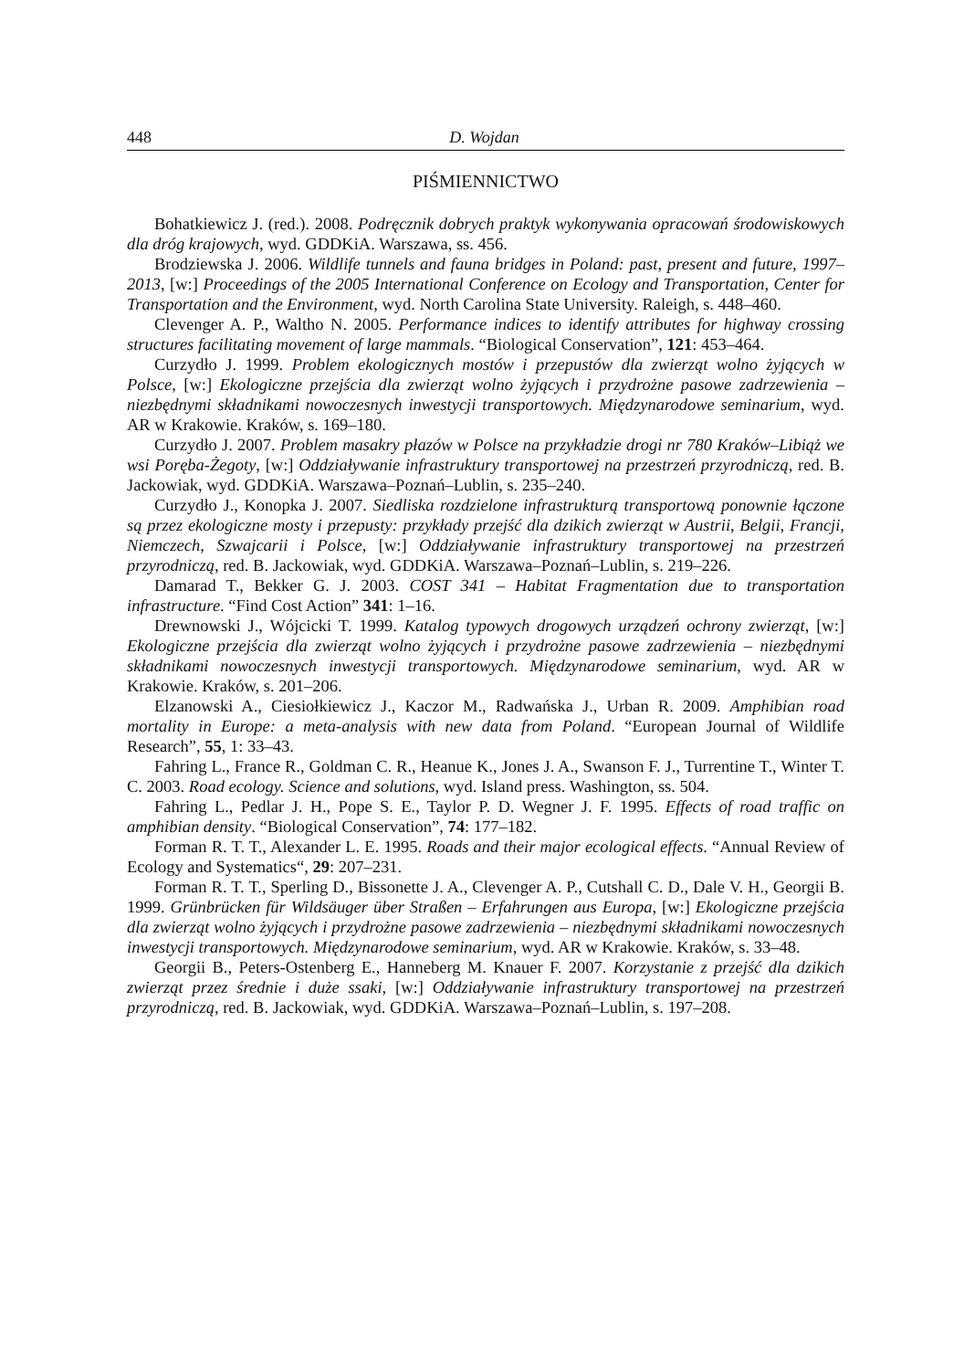448 D. Wojdan
PIŚMIENNICTWO
Bohatkiewicz J. (red.). 2008. Podręcznik dobrych praktyk wykonywania opracowań środowiskowych dla dróg krajowych, wyd. GDDKiA. Warszawa, ss. 456.
Brodziewska J. 2006. Wildlife tunnels and fauna bridges in Poland: past, present and future, 1997–2013, [w:] Proceedings of the 2005 International Conference on Ecology and Transportation, Center for Transportation and the Environment, wyd. North Carolina State University. Raleigh, s. 448–460.
Clevenger A. P., Waltho N. 2005. Performance indices to identify attributes for highway crossing structures facilitating movement of large mammals. “Biological Conservation”, 121: 453–464.
Curzydło J. 1999. Problem ekologicznych mostów i przepustów dla zwierząt wolno żyjących w Polsce, [w:] Ekologiczne przejścia dla zwierząt wolno żyjących i przydrożne pasowe zadrzewienia – niezbędnymi składnikami nowoczesnych inwestycji transportowych. Międzynarodowe seminarium, wyd. AR w Krakowie. Kraków, s. 169–180.
Curzydło J. 2007. Problem masakry płazów w Polsce na przykładzie drogi nr 780 Kraków–Libiąż we wsi Poręba-Żegoty, [w:] Oddziaływanie infrastruktury transportowej na przestrzeń przyrodniczą, red. B. Jackowiak, wyd. GDDKiA. Warszawa–Poznań–Lublin, s. 235–240.
Curzydło J., Konopka J. 2007. Siedliska rozdzielone infrastrukturą transportową ponownie łączone są przez ekologiczne mosty i przepusty: przykłady przejść dla dzikich zwierząt w Austrii, Belgii, Francji, Niemczech, Szwajcarii i Polsce, [w:] Oddziaływanie infrastruktury transportowej na przestrzeń przyrodniczą, red. B. Jackowiak, wyd. GDDKiA. Warszawa–Poznań–Lublin, s. 219–226.
Damarad T., Bekker G. J. 2003. COST 341 – Habitat Fragmentation due to transportation infrastructure. “Find Cost Action” 341: 1–16.
Drewnowski J., Wójcicki T. 1999. Katalog typowych drogowych urządzeń ochrony zwierząt, [w:] Ekologiczne przejścia dla zwierząt wolno żyjących i przydrożne pasowe zadrzewienia – niezbędnymi składnikami nowoczesnych inwestycji transportowych. Międzynarodowe seminarium, wyd. AR w Krakowie. Kraków, s. 201–206.
Elzanowski A., Ciesiołkiewicz J., Kaczor M., Radwańska J., Urban R. 2009. Amphibian road mortality in Europe: a meta-analysis with new data from Poland. “European Journal of Wildlife Research”, 55, 1: 33–43.
Fahring L., France R., Goldman C. R., Heanue K., Jones J. A., Swanson F. J., Turrentine T., Winter T. C. 2003. Road ecology. Science and solutions, wyd. Island press. Washington, ss. 504.
Fahring L., Pedlar J. H., Pope S. E., Taylor P. D. Wegner J. F. 1995. Effects of road traffic on amphibian density. “Biological Conservation”, 74: 177–182.
Forman R. T. T., Alexander L. E. 1995. Roads and their major ecological effects. “Annual Review of Ecology and Systematics“, 29: 207–231.
Forman R. T. T., Sperling D., Bissonette J. A., Clevenger A. P., Cutshall C. D., Dale V. H., Georgii B. 1999. Grünbrücken für Wildsäuger über Straßen – Erfahrungen aus Europa, [w:] Ekologiczne przejścia dla zwierząt wolno żyjących i przydrożne pasowe zadrzewienia – niezbędnymi składnikami nowoczesnych inwestycji transportowych. Międzynarodowe seminarium, wyd. AR w Krakowie. Kraków, s. 33–48.
Georgii B., Peters-Ostenberg E., Hanneberg M. Knauer F. 2007. Korzystanie z przejść dla dzikich zwierząt przez średnie i duże ssaki, [w:] Oddziaływanie infrastruktury transportowej na przestrzeń przyrodniczą, red. B. Jackowiak, wyd. GDDKiA. Warszawa–Poznań–Lublin, s. 197–208.